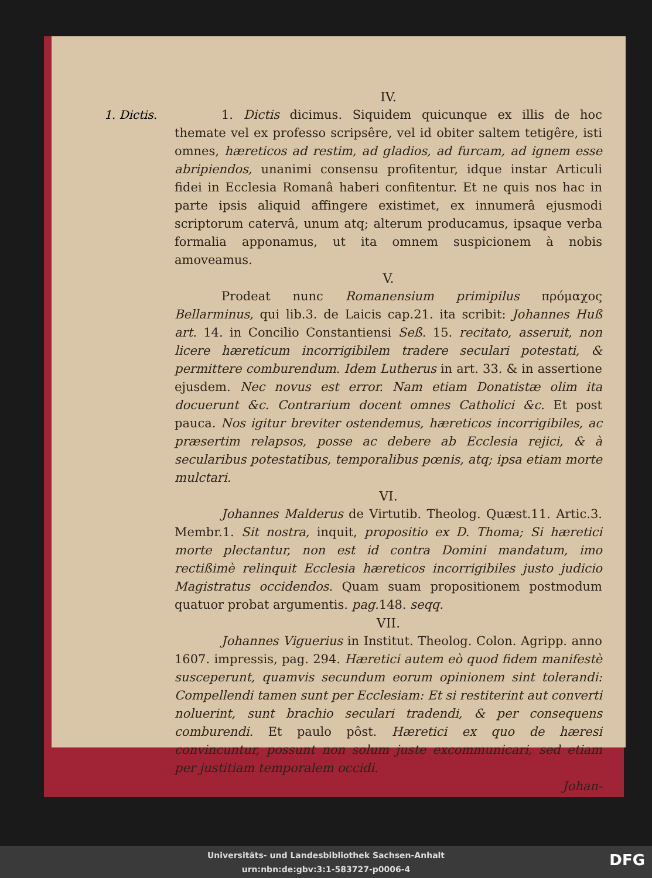1. Dictis.
IV.
1. Dictis dicimus. Siquidem quicunque ex illis de hoc themate vel ex professo scripsêre, vel id obiter saltem tetigêre, isti omnes, hæreticos ad restim, ad gladios, ad furcam, ad ignem esse abripiendos, unanimi consensu profitentur, idque instar Articuli fidei in Ecclesia Romanâ haberi confitentur. Et ne quis nos hac in parte ipsis aliquid affingere existimet, ex innumerâ ejusmodi scriptorum catervâ, unum atq; alterum producamus, ipsaque verba formalia apponamus, ut ita omnem suspicionem à nobis amoveamus.
V.
Prodeat nunc Romanensium primipilus πρόμαχος Bellarminus, qui lib.3. de Laicis cap.21. ita scribit: Johannes Huß art. 14. in Concilio Constantiensi Seß. 15. recitato, asseruit, non licere hæreticum incorrigibilem tradere seculari potestati, & permittere comburendum. Idem Lutherus in art. 33. & in assertione ejusdem. Nec novus est error. Nam etiam Donatistæ olim ita docuerunt &c. Contrarium docent omnes Catholici &c. Et post pauca. Nos igitur breviter ostendemus, hæreticos incorrigibiles, ac præsertim relapsos, posse ac debere ab Ecclesia rejici, & à secularibus potestatibus, temporalibus pœnis, atq; ipsa etiam morte mulctari.
VI.
Johannes Malderus de Virtutib. Theolog. Quæst.11. Artic.3. Membr.1. Sit nostra, inquit, propositio ex D. Thoma; Si hæretici morte plectantur, non est id contra Domini mandatum, imo rectißimè relinquit Ecclesia hæreticos incorrigibiles justo judicio Magistratus occidendos. Quam suam propositionem postmodum quatuor probat argumentis. pag. 148. seqq.
VII.
Johannes Viguerius in Institut. Theolog. Colon. Agripp. anno 1607. impressis, pag. 294. Hæretici autem eò quod fidem manifestè susceperunt, quamvis secundum eorum opinionem sint tolerandi: Compellendi tamen sunt per Ecclesiam: Et si restiterint aut converti noluerint, sunt brachio seculari tradendi, & per consequens comburendi. Et paulo pôst. Hæretici ex quo de hæresi convincuntur, possunt non solum juste excommunicari, sed etiam per justitiam temporalem occidi.
Johan-
Universitäts- und Landesbibliothek Sachsen-Anhalt
urn:nbn:de:gbv:3:1-583727-p0006-4
DFG